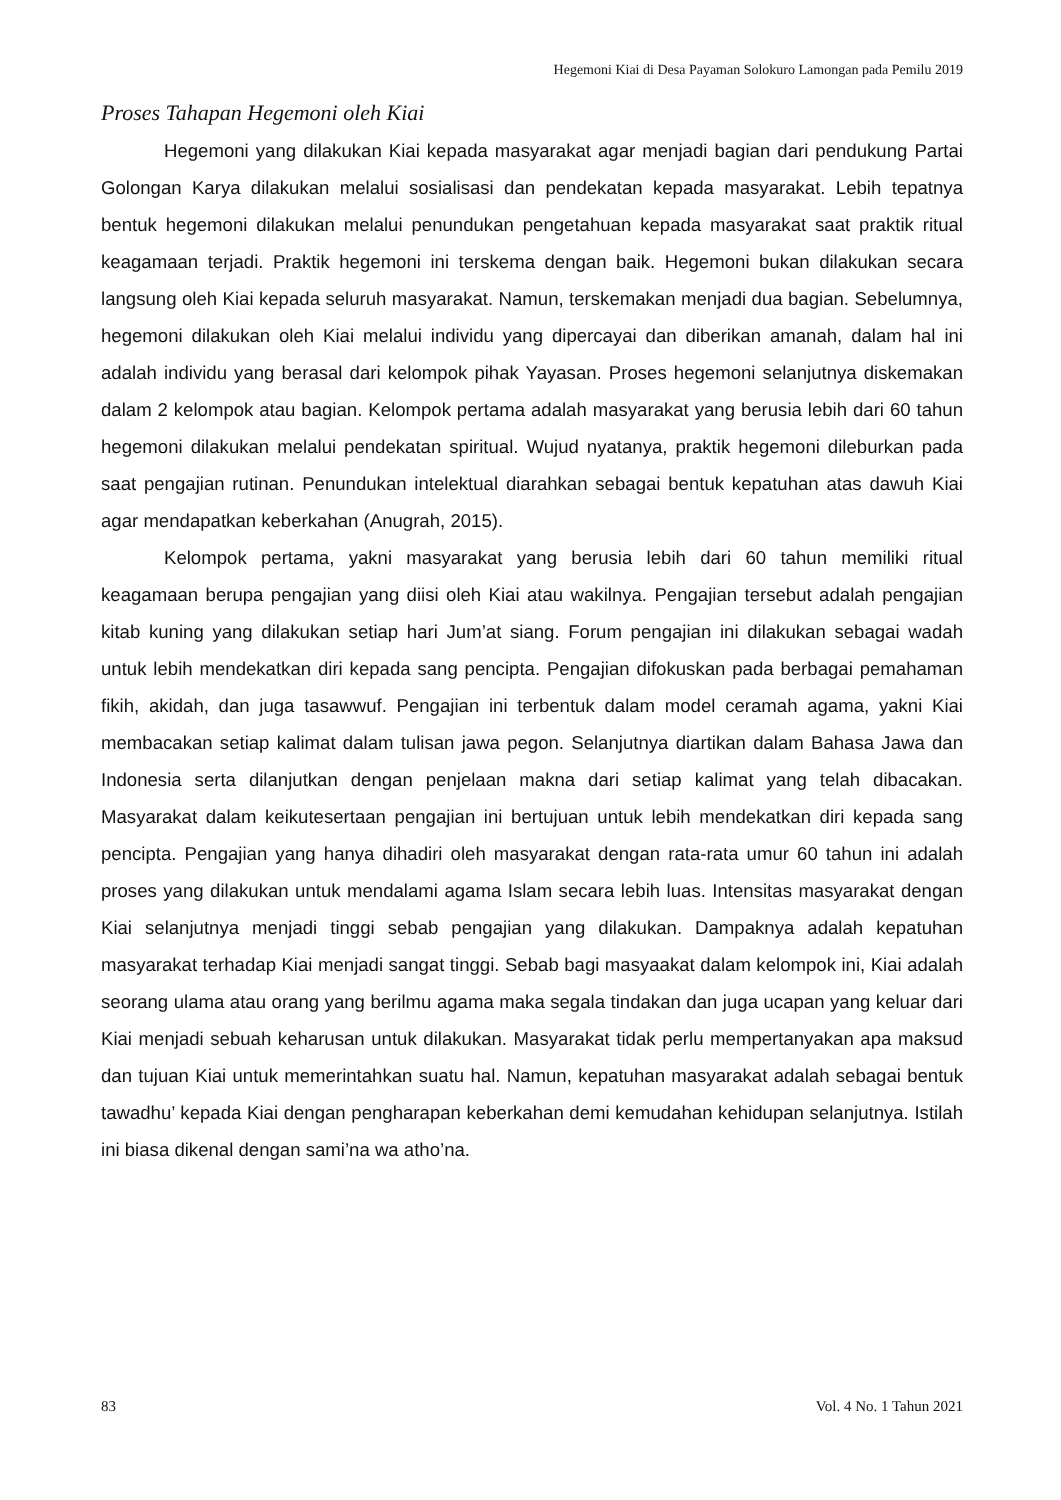Hegemoni Kiai di Desa Payaman Solokuro Lamongan pada Pemilu 2019
Proses Tahapan Hegemoni oleh Kiai
Hegemoni yang dilakukan Kiai kepada masyarakat agar menjadi bagian dari pendukung Partai Golongan Karya dilakukan melalui sosialisasi dan pendekatan kepada masyarakat. Lebih tepatnya bentuk hegemoni dilakukan melalui penundukan pengetahuan kepada masyarakat saat praktik ritual keagamaan terjadi. Praktik hegemoni ini terskema dengan baik. Hegemoni bukan dilakukan secara langsung oleh Kiai kepada seluruh masyarakat. Namun, terskemakan menjadi dua bagian. Sebelumnya, hegemoni dilakukan oleh Kiai melalui individu yang dipercayai dan diberikan amanah, dalam hal ini adalah individu yang berasal dari kelompok pihak Yayasan. Proses hegemoni selanjutnya diskemakan dalam 2 kelompok atau bagian. Kelompok pertama adalah masyarakat yang berusia lebih dari 60 tahun hegemoni dilakukan melalui pendekatan spiritual. Wujud nyatanya, praktik hegemoni dileburkan pada saat pengajian rutinan. Penundukan intelektual diarahkan sebagai bentuk kepatuhan atas dawuh Kiai agar mendapatkan keberkahan (Anugrah, 2015).
Kelompok pertama, yakni masyarakat yang berusia lebih dari 60 tahun memiliki ritual keagamaan berupa pengajian yang diisi oleh Kiai atau wakilnya. Pengajian tersebut adalah pengajian kitab kuning yang dilakukan setiap hari Jum’at siang. Forum pengajian ini dilakukan sebagai wadah untuk lebih mendekatkan diri kepada sang pencipta. Pengajian difokuskan pada berbagai pemahaman fikih, akidah, dan juga tasawwuf. Pengajian ini terbentuk dalam model ceramah agama, yakni Kiai membacakan setiap kalimat dalam tulisan jawa pegon. Selanjutnya diartikan dalam Bahasa Jawa dan Indonesia serta dilanjutkan dengan penjelaan makna dari setiap kalimat yang telah dibacakan. Masyarakat dalam keikutesertaan pengajian ini bertujuan untuk lebih mendekatkan diri kepada sang pencipta. Pengajian yang hanya dihadiri oleh masyarakat dengan rata-rata umur 60 tahun ini adalah proses yang dilakukan untuk mendalami agama Islam secara lebih luas. Intensitas masyarakat dengan Kiai selanjutnya menjadi tinggi sebab pengajian yang dilakukan. Dampaknya adalah kepatuhan masyarakat terhadap Kiai menjadi sangat tinggi. Sebab bagi masyaakat dalam kelompok ini, Kiai adalah seorang ulama atau orang yang berilmu agama maka segala tindakan dan juga ucapan yang keluar dari Kiai menjadi sebuah keharusan untuk dilakukan. Masyarakat tidak perlu mempertanyakan apa maksud dan tujuan Kiai untuk memerintahkan suatu hal. Namun, kepatuhan masyarakat adalah sebagai bentuk tawadhu’ kepada Kiai dengan pengharapan keberkahan demi kemudahan kehidupan selanjutnya. Istilah ini biasa dikenal dengan sami’na wa atho’na.
83 Vol. 4 No. 1 Tahun 2021